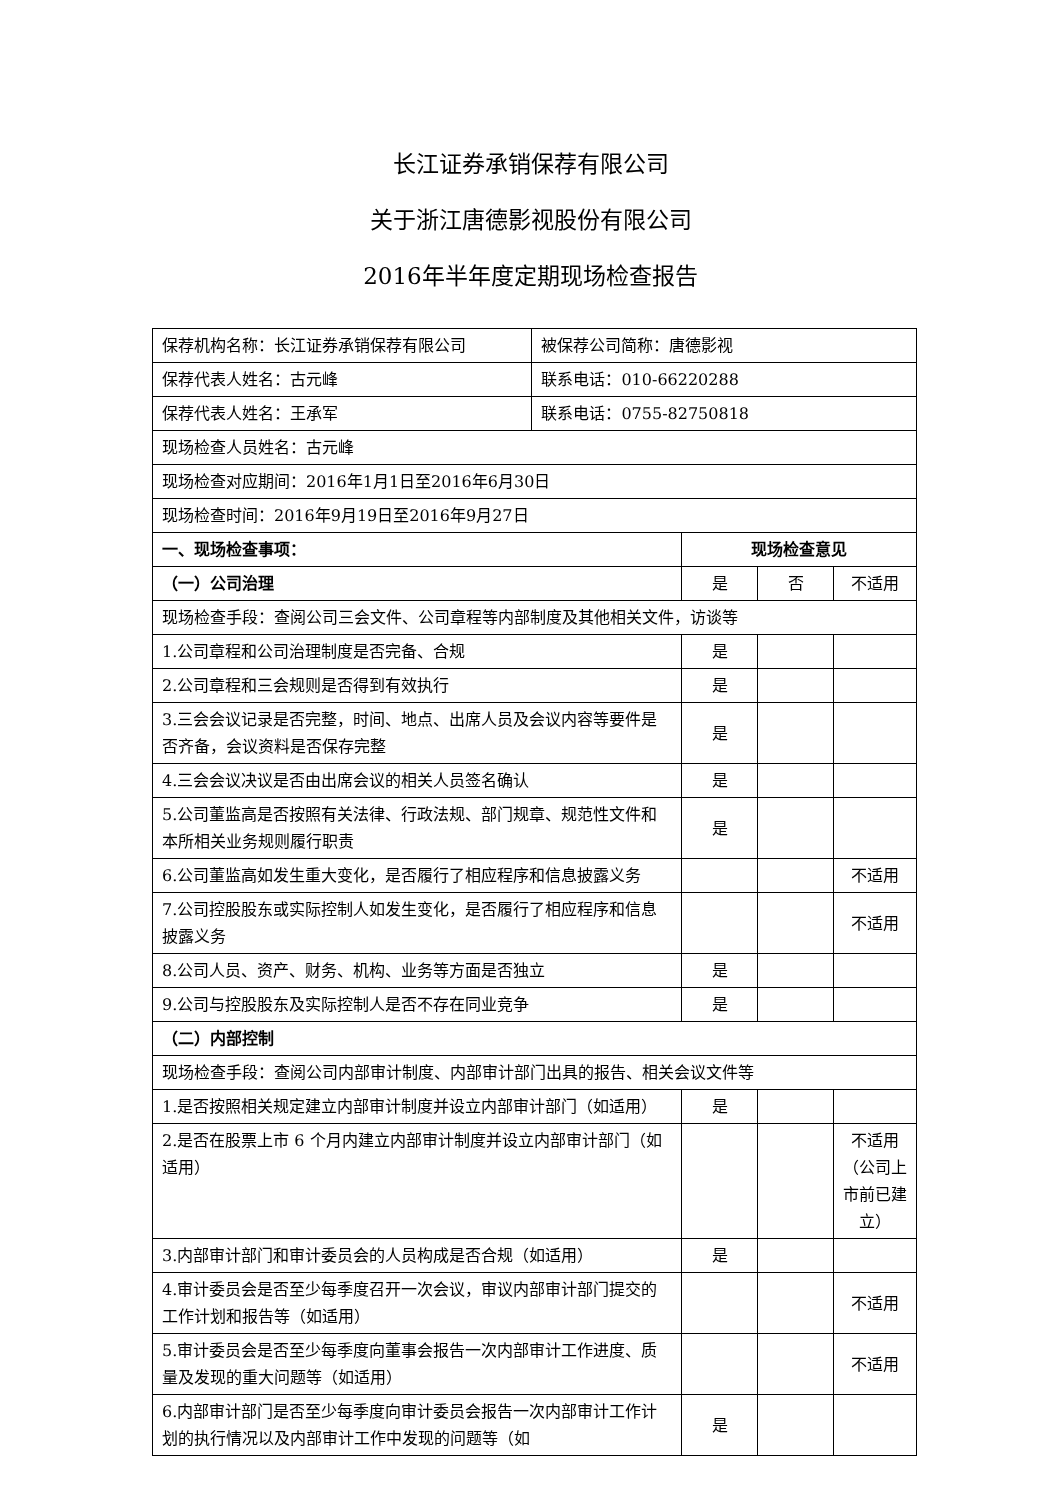长江证券承销保荐有限公司
关于浙江唐德影视股份有限公司
2016年半年度定期现场检查报告
| 保荐机构名称：长江证券承销保荐有限公司 | 被保荐公司简称：唐德影视 | | | |
| 保荐代表人姓名：古元峰 | 联系电话：010-66220288 | | | |
| 保荐代表人姓名：王承军 | 联系电话：0755-82750818 | | | |
| 现场检查人员姓名：古元峰 | | | | |
| 现场检查对应期间：2016年1月1日至2016年6月30日 | | | | |
| 现场检查时间：2016年9月19日至2016年9月27日 | | | | |
| 一、现场检查事项： | | 现场检查意见 | | |
| （一）公司治理 | | 是 | 否 | 不适用 |
| 现场检查手段：查阅公司三会文件、公司章程等内部制度及其他相关文件，访谈等 | | | | |
| 1.公司章程和公司治理制度是否完备、合规 | | 是 | | |
| 2.公司章程和三会规则是否得到有效执行 | | 是 | | |
| 3.三会会议记录是否完整，时间、地点、出席人员及会议内容等要件是否齐备，会议资料是否保存完整 | | 是 | | |
| 4.三会会议决议是否由出席会议的相关人员签名确认 | | 是 | | |
| 5.公司董监高是否按照有关法律、行政法规、部门规章、规范性文件和本所相关业务规则履行职责 | | 是 | | |
| 6.公司董监高如发生重大变化，是否履行了相应程序和信息披露义务 | | | | 不适用 |
| 7.公司控股股东或实际控制人如发生变化，是否履行了相应程序和信息披露义务 | | | | 不适用 |
| 8.公司人员、资产、财务、机构、业务等方面是否独立 | | 是 | | |
| 9.公司与控股股东及实际控制人是否不存在同业竞争 | | 是 | | |
| （二）内部控制 | | | | |
| 现场检查手段：查阅公司内部审计制度、内部审计部门出具的报告、相关会议文件等 | | | | |
| 1.是否按照相关规定建立内部审计制度并设立内部审计部门（如适用） | | 是 | | |
| 2.是否在股票上市 6 个月内建立内部审计制度并设立内部审计部门（如适用） | | | | 不适用（公司上市前已建立） |
| 3.内部审计部门和审计委员会的人员构成是否合规（如适用） | | 是 | | |
| 4.审计委员会是否至少每季度召开一次会议，审议内部审计部门提交的工作计划和报告等（如适用） | | | | 不适用 |
| 5.审计委员会是否至少每季度向董事会报告一次内部审计工作进度、质量及发现的重大问题等（如适用） | | | | 不适用 |
| 6.内部审计部门是否至少每季度向审计委员会报告一次内部审计工作计划的执行情况以及内部审计工作中发现的问题等（如 | | 是 | | |